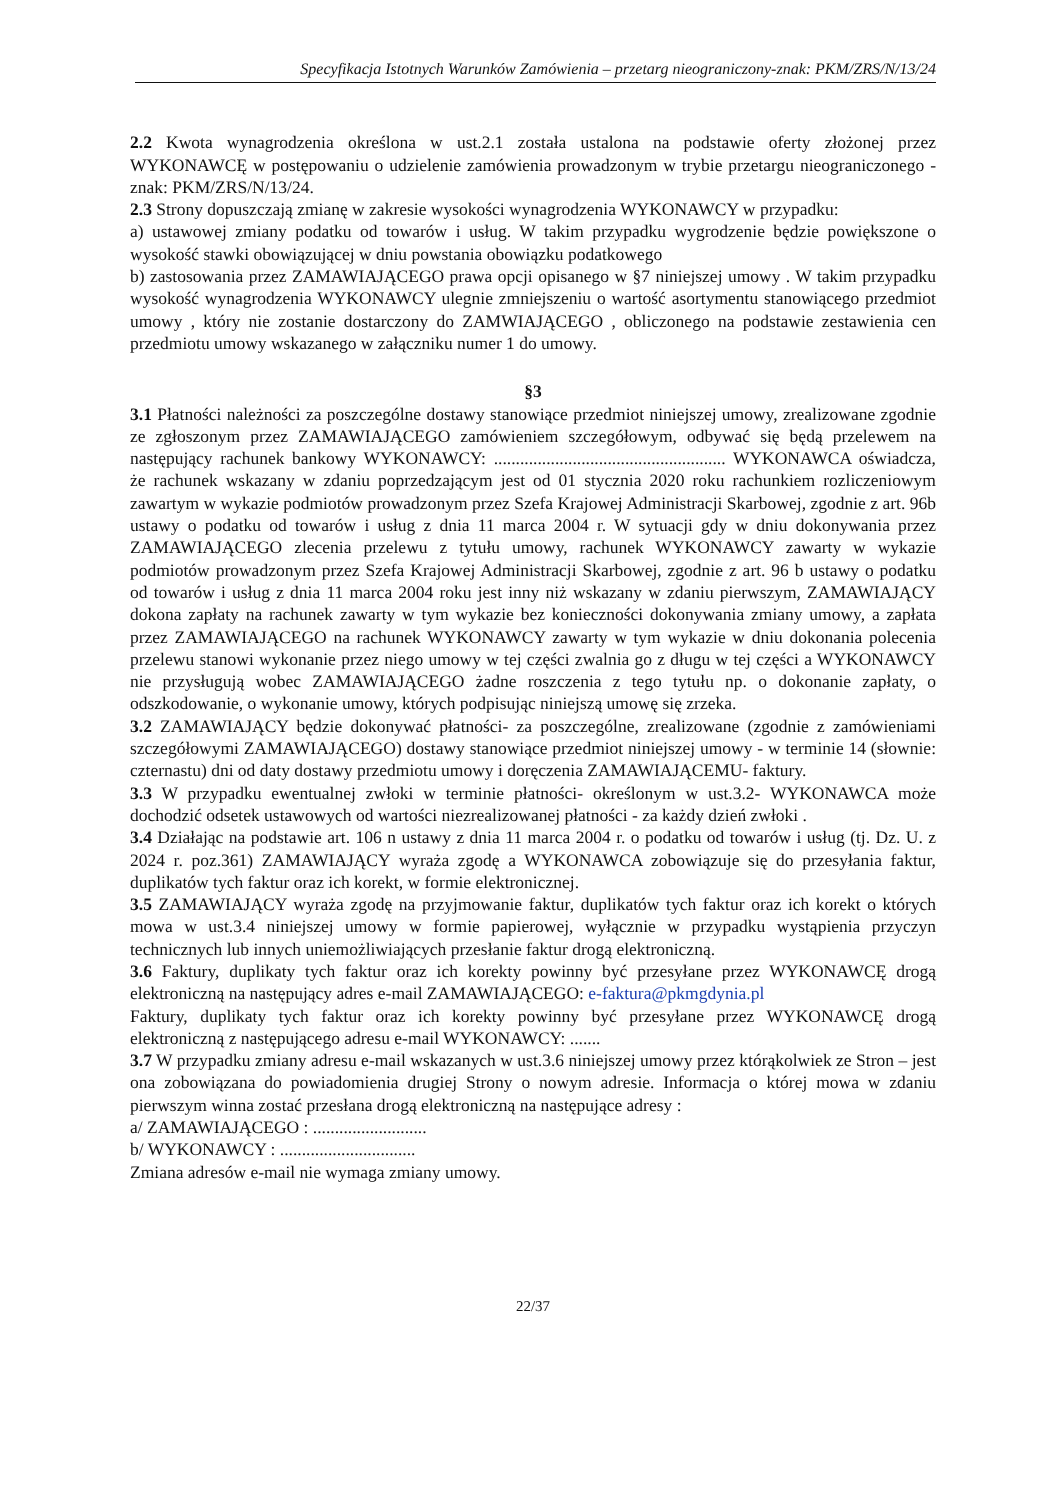Specyfikacja Istotnych Warunków Zamówienia – przetarg nieograniczony-znak: PKM/ZRS/N/13/24
2.2 Kwota wynagrodzenia określona w ust.2.1 została ustalona na podstawie oferty złożonej przez WYKONAWCĘ w postępowaniu o udzielenie zamówienia prowadzonym w trybie przetargu nieograniczonego - znak: PKM/ZRS/N/13/24.
2.3 Strony dopuszczają zmianę w zakresie wysokości wynagrodzenia WYKONAWCY w przypadku:
a) ustawowej zmiany podatku od towarów i usług. W takim przypadku wygrodzenie będzie powiększone o wysokość stawki obowiązującej w dniu powstania obowiązku podatkowego
b) zastosowania przez ZAMAWIAJĄCEGO prawa opcji opisanego w §7 niniejszej umowy . W takim przypadku wysokość wynagrodzenia WYKONAWCY ulegnie zmniejszeniu o wartość asortymentu stanowiącego przedmiot umowy , który nie zostanie dostarczony do ZAMWIAJĄCEGO , obliczonego na podstawie zestawienia cen przedmiotu umowy wskazanego w załączniku numer 1 do umowy.
§3
3.1 Płatności należności za poszczególne dostawy stanowiące przedmiot niniejszej umowy, zrealizowane zgodnie ze zgłoszonym przez ZAMAWIAJĄCEGO zamówieniem szczegółowym, odbywać się będą przelewem na następujący rachunek bankowy WYKONAWCY: ..................................................... WYKONAWCA oświadcza, że rachunek wskazany w zdaniu poprzedzającym jest od 01 stycznia 2020 roku rachunkiem rozliczeniowym zawartym w wykazie podmiotów prowadzonym przez Szefa Krajowej Administracji Skarbowej, zgodnie z art. 96b ustawy o podatku od towarów i usług z dnia 11 marca 2004 r. W sytuacji gdy w dniu dokonywania przez ZAMAWIAJĄCEGO zlecenia przelewu z tytułu umowy, rachunek WYKONAWCY zawarty w wykazie podmiotów prowadzonym przez Szefa Krajowej Administracji Skarbowej, zgodnie z art. 96 b ustawy o podatku od towarów i usług z dnia 11 marca 2004 roku jest inny niż wskazany w zdaniu pierwszym, ZAMAWIAJĄCY dokona zapłaty na rachunek zawarty w tym wykazie bez konieczności dokonywania zmiany umowy, a zapłata przez ZAMAWIAJĄCEGO na rachunek WYKONAWCY zawarty w tym wykazie w dniu dokonania polecenia przelewu stanowi wykonanie przez niego umowy w tej części zwalnia go z długu w tej części a WYKONAWCY nie przysługują wobec ZAMAWIAJĄCEGO żadne roszczenia z tego tytułu np. o dokonanie zapłaty, o odszkodowanie, o wykonanie umowy, których podpisując niniejszą umowę się zrzeka.
3.2 ZAMAWIAJĄCY będzie dokonywać płatności- za poszczególne, zrealizowane (zgodnie z zamówieniami szczegółowymi ZAMAWIAJĄCEGO) dostawy stanowiące przedmiot niniejszej umowy - w terminie 14 (słownie: czternastu) dni od daty dostawy przedmiotu umowy i doręczenia ZAMAWIAJĄCEMU- faktury.
3.3 W przypadku ewentualnej zwłoki w terminie płatności- określonym w ust.3.2- WYKONAWCA może dochodzić odsetek ustawowych od wartości niezrealizowanej płatności - za każdy dzień zwłoki .
3.4 Działając na podstawie art. 106 n ustawy z dnia 11 marca 2004 r. o podatku od towarów i usług (tj. Dz. U. z 2024 r. poz.361) ZAMAWIAJĄCY wyraża zgodę a WYKONAWCA zobowiązuje się do przesyłania faktur, duplikatów tych faktur oraz ich korekt, w formie elektronicznej.
3.5 ZAMAWIAJĄCY wyraża zgodę na przyjmowanie faktur, duplikatów tych faktur oraz ich korekt o których mowa w ust.3.4 niniejszej umowy w formie papierowej, wyłącznie w przypadku wystąpienia przyczyn technicznych lub innych uniemożliwiających przesłanie faktur drogą elektroniczną.
3.6 Faktury, duplikaty tych faktur oraz ich korekty powinny być przesyłane przez WYKONAWCĘ drogą elektroniczną na następujący adres e-mail ZAMAWIAJĄCEGO: e-faktura@pkmgdynia.pl
Faktury, duplikaty tych faktur oraz ich korekty powinny być przesyłane przez WYKONAWCĘ drogą elektroniczną z następującego adresu e-mail WYKONAWCY: .......
3.7 W przypadku zmiany adresu e-mail wskazanych w ust.3.6 niniejszej umowy przez którąkolwiek ze Stron – jest ona zobowiązana do powiadomienia drugiej Strony o nowym adresie. Informacja o której mowa w zdaniu pierwszym winna zostać przesłana drogą elektroniczną na następujące adresy :
a/ ZAMAWIAJĄCEGO : ..........................
b/ WYKONAWCY : ...............................
Zmiana adresów e-mail nie wymaga zmiany umowy.
22/37